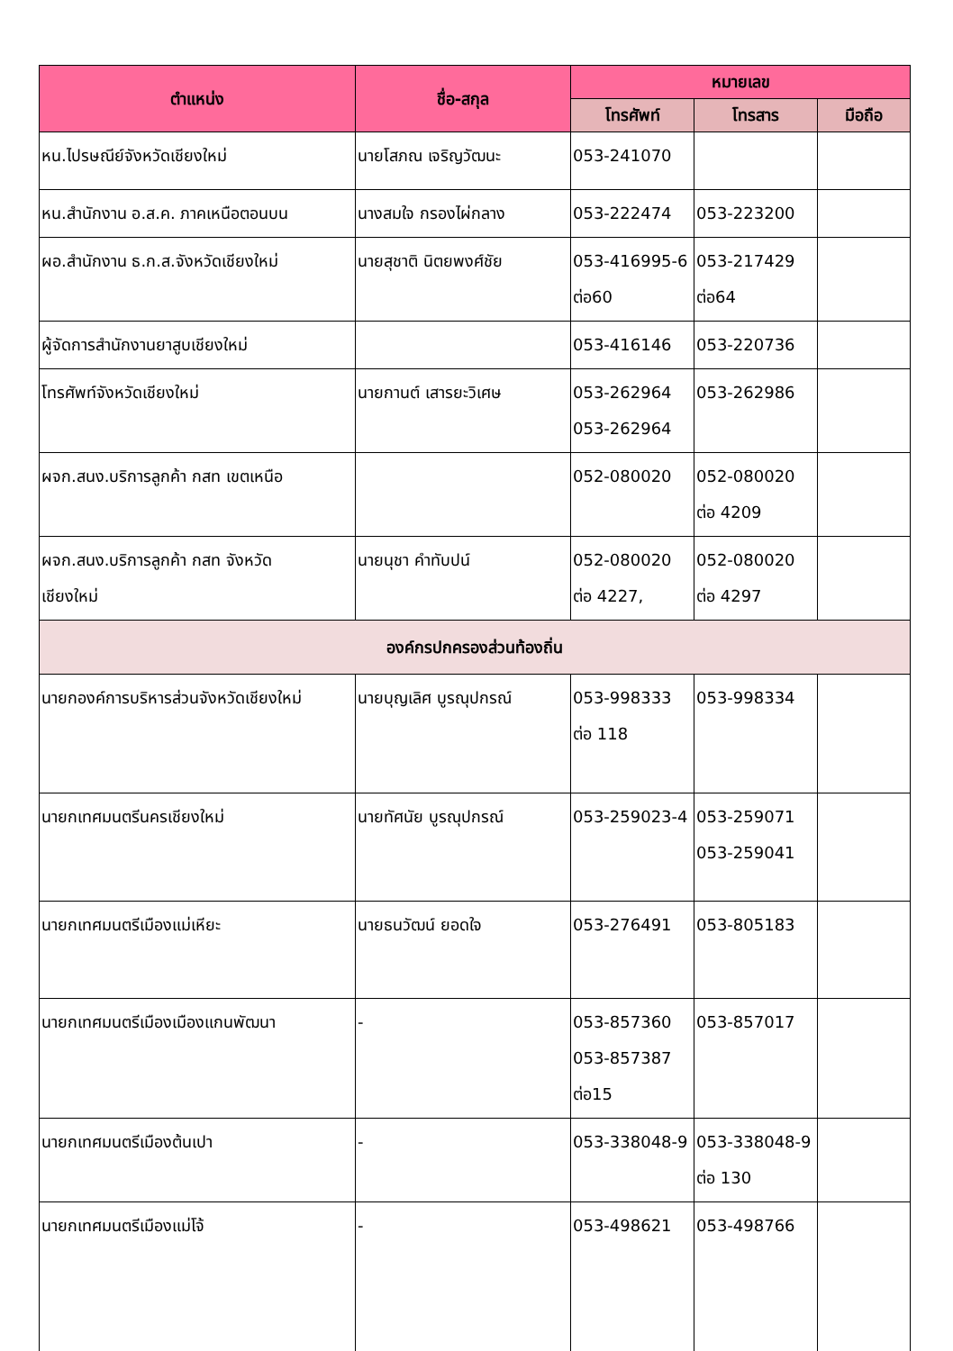| ตำแหน่ง | ชื่อ-สกุล | หมายเลข | | |
| --- | --- | --- | --- | --- |
| | | โทรศัพท์ | โทรสาร | มือถือ |
| หน.ไปรษณีย์จังหวัดเชียงใหม่ | นายโสภณ เจริญวัฒนะ | 053-241070 | | |
| หน.สำนักงาน อ.ส.ค. ภาคเหนือตอนบน | นางสมใจ กรองไผ่กลาง | 053-222474 | 053-223200 | |
| ผอ.สำนักงาน ธ.ก.ส.จังหวัดเชียงใหม่ | นายสุชาติ นิตยพงศ์ชัย | 053-416995-6 ต่อ60 | 053-217429 ต่อ64 | |
| ผู้จัดการสำนักงานยาสูบเชียงใหม่ | | 053-416146 | 053-220736 | |
| โทรศัพท์จังหวัดเชียงใหม่ | นายกานต์ เสารยะวิเศษ | 053-262964 053-262964 | 053-262986 | |
| ผจก.สนง.บริการลูกค้า กสท เขตเหนือ | | 052-080020 | 052-080020 ต่อ 4209 | |
| ผจก.สนง.บริการลูกค้า กสท จังหวัด เชียงใหม่ | นายนุชา คำทับปน์ | 052-080020 ต่อ 4227, | 052-080020 ต่อ 4297 | |
| องค์กรปกครองส่วนท้องถิ่น | | | | |
| นายกองค์การบริหารส่วนจังหวัดเชียงใหม่ | นายบุญเลิศ บูรณุปกรณ์ | 053-998333 ต่อ 118 | 053-998334 | |
| นายกเทศมนตรีนครเชียงใหม่ | นายทัศนัย บูรณุปกรณ์ | 053-259023-4 | 053-259071 053-259041 | |
| นายกเทศมนตรีเมืองแม่เหียะ | นายธนวัฒน์ ยอดใจ | 053-276491 | 053-805183 | |
| นายกเทศมนตรีเมืองเมืองแกนพัฒนา | - | 053-857360 053-857387 ต่อ15 | 053-857017 | |
| นายกเทศมนตรีเมืองต้นเปา | - | 053-338048-9 | 053-338048-9 ต่อ 130 | |
| นายกเทศมนตรีเมืองแม่โจ้ | - | 053-498621 | 053-498766 | |